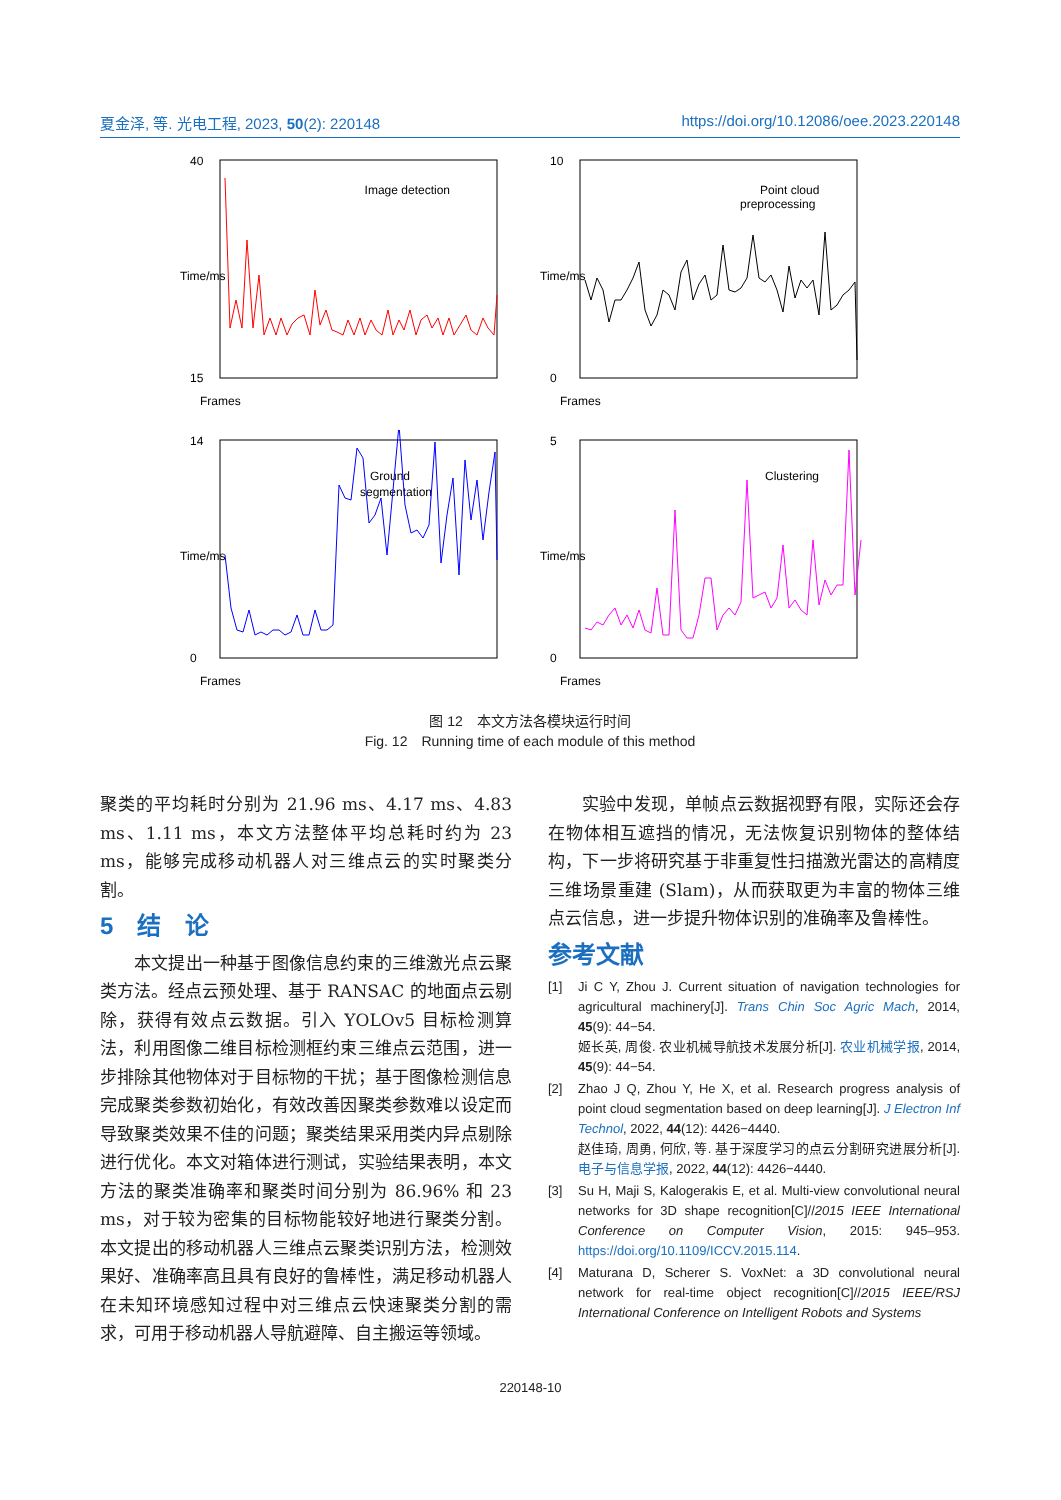夏金泽, 等. 光电工程, 2023, 50(2): 220148 https://doi.org/10.12086/oee.2023.220148
Time/ms
Image detection
Frames
40
15
Time/ms
Point cloud
preprocessing
Frames
10
0
Time/ms
Ground
segmentation
Frames
14
0
Time/ms
Clustering
Frames
5
0
图 12　本文方法各模块运行时间
Fig. 12　Running time of each module of this method
聚类的平均耗时分别为 21.96 ms、4.17 ms、4.83 ms、1.11 ms，本文方法整体平均总耗时约为 23 ms，能够完成移动机器人对三维点云的实时聚类分割。
5　结　论
本文提出一种基于图像信息约束的三维激光点云聚类方法。经点云预处理、基于 RANSAC 的地面点云剔除，获得有效点云数据。引入 YOLOv5 目标检测算法，利用图像二维目标检测框约束三维点云范围，进一步排除其他物体对于目标物的干扰；基于图像检测信息完成聚类参数初始化，有效改善因聚类参数难以设定而导致聚类效果不佳的问题；聚类结果采用类内异点剔除进行优化。本文对箱体进行测试，实验结果表明，本文方法的聚类准确率和聚类时间分别为 86.96% 和 23 ms，对于较为密集的目标物能较好地进行聚类分割。本文提出的移动机器人三维点云聚类识别方法，检测效果好、准确率高且具有良好的鲁棒性，满足移动机器人在未知环境感知过程中对三维点云快速聚类分割的需求，可用于移动机器人导航避障、自主搬运等领域。
实验中发现，单帧点云数据视野有限，实际还会存在物体相互遮挡的情况，无法恢复识别物体的整体结构，下一步将研究基于非重复性扫描激光雷达的高精度三维场景重建 (Slam)，从而获取更为丰富的物体三维点云信息，进一步提升物体识别的准确率及鲁棒性。
参考文献
[1] Ji C Y, Zhou J. Current situation of navigation technologies for agricultural machinery[J]. Trans Chin Soc Agric Mach, 2014, 45(9): 44−54.
姬长英, 周俊. 农业机械导航技术发展分析[J]. 农业机械学报, 2014, 45(9): 44−54.
[2] Zhao J Q, Zhou Y, He X, et al. Research progress analysis of point cloud segmentation based on deep learning[J]. J Electron Inf Technol, 2022, 44(12): 4426−4440.
赵佳琦, 周勇, 何欣, 等. 基于深度学习的点云分割研究进展分析[J]. 电子与信息学报, 2022, 44(12): 4426−4440.
[3] Su H, Maji S, Kalogerakis E, et al. Multi-view convolutional neural networks for 3D shape recognition[C]//2015 IEEE International Conference on Computer Vision, 2015: 945–953. https://doi.org/10.1109/ICCV.2015.114.
[4] Maturana D, Scherer S. VoxNet: a 3D convolutional neural network for real-time object recognition[C]//2015 IEEE/RSJ International Conference on Intelligent Robots and Systems
220148-10